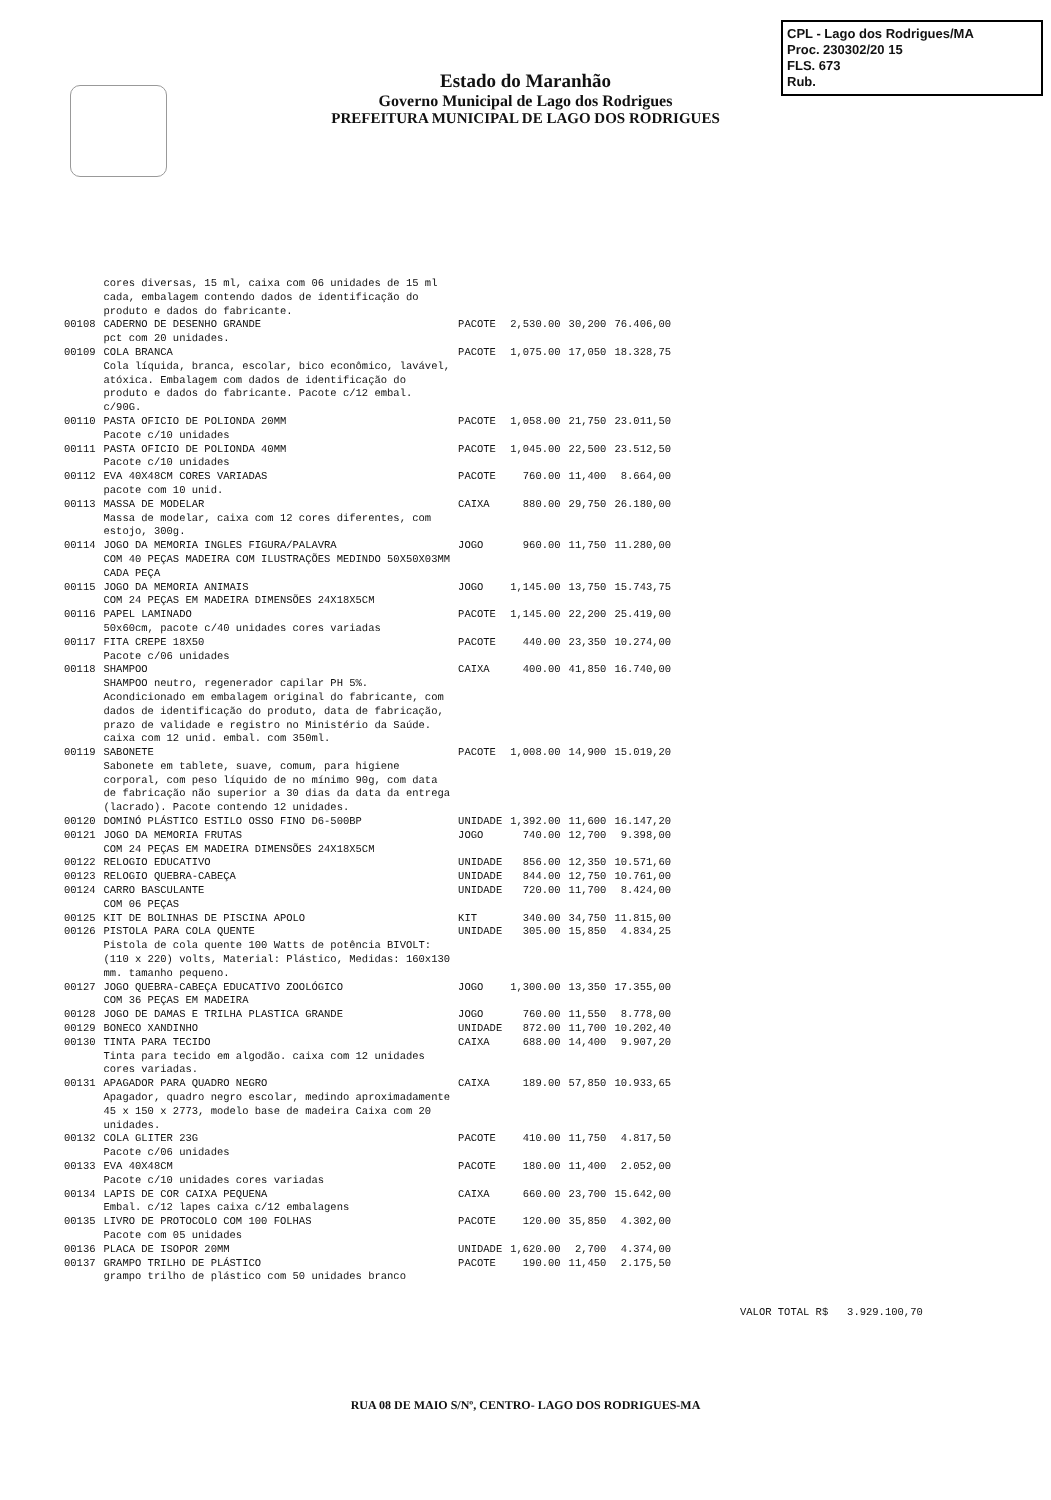CPL - Lago dos Rodrigues/MA
Proc. 230302/20 15
FLS. 673
Rub.
Estado do Maranhão
Governo Municipal de Lago dos Rodrigues
PREFEITURA MUNICIPAL DE LAGO DOS RODRIGUES
| | cores diversas, 15 ml, caixa com 06 unidades de 15 ml cada, embalagem contendo dados de identificação do produto e dados do fabricante. | | | | |
| 00108 | CADERNO DE DESENHO GRANDE pct com 20 unidades. | PACOTE | 2,530.00 | 30,200 | 76.406,00 |
| 00109 | COLA BRANCA Cola líquida, branca, escolar, bico econômico, lavável, atóxica. Embalagem com dados de identificação do produto e dados do fabricante. Pacote c/12 embal. c/90G. | PACOTE | 1,075.00 | 17,050 | 18.328,75 |
| 00110 | PASTA OFICIO DE POLIONDA 20MM Pacote c/10 unidades | PACOTE | 1,058.00 | 21,750 | 23.011,50 |
| 00111 | PASTA OFICIO DE POLIONDA 40MM Pacote c/10 unidades | PACOTE | 1,045.00 | 22,500 | 23.512,50 |
| 00112 | EVA 40X48CM CORES VARIADAS pacote com 10 unid. | PACOTE | 760.00 | 11,400 | 8.664,00 |
| 00113 | MASSA DE MODELAR Massa de modelar, caixa com 12 cores diferentes, com estojo, 300g. | CAIXA | 880.00 | 29,750 | 26.180,00 |
| 00114 | JOGO DA MEMORIA INGLES FIGURA/PALAVRA COM 40 PEÇAS MADEIRA COM ILUSTRAÇÕES MEDINDO 50X50X03MM CADA PEÇA | JOGO | 960.00 | 11,750 | 11.280,00 |
| 00115 | JOGO DA MEMORIA ANIMAIS COM 24 PEÇAS EM MADEIRA DIMENSÕES 24X18X5CM | JOGO | 1,145.00 | 13,750 | 15.743,75 |
| 00116 | PAPEL LAMINADO 50x60cm, pacote c/40 unidades cores variadas | PACOTE | 1,145.00 | 22,200 | 25.419,00 |
| 00117 | FITA CREPE 18X50 Pacote c/06 unidades | PACOTE | 440.00 | 23,350 | 10.274,00 |
| 00118 | SHAMPOO SHAMPOO neutro, regenerador capilar PH 5%. Acondicionado em embalagem original do fabricante, com dados de identificação do produto, data de fabricação, prazo de validade e registro no Ministério da Saúde. caixa com 12 unid. embal. com 350ml. | CAIXA | 400.00 | 41,850 | 16.740,00 |
| 00119 | SABONETE Sabonete em tablete, suave, comum, para higiene corporal, com peso líquido de no mínimo 90g, com data de fabricação não superior a 30 dias da data da entrega (lacrado). Pacote contendo 12 unidades. | PACOTE | 1,008.00 | 14,900 | 15.019,20 |
| 00120 | DOMINÓ PLÁSTICO ESTILO OSSO FINO D6-500BP | UNIDADE | 1,392.00 | 11,600 | 16.147,20 |
| 00121 | JOGO DA MEMORIA FRUTAS COM 24 PEÇAS EM MADEIRA DIMENSÕES 24X18X5CM | JOGO | 740.00 | 12,700 | 9.398,00 |
| 00122 | RELOGIO EDUCATIVO | UNIDADE | 856.00 | 12,350 | 10.571,60 |
| 00123 | RELOGIO QUEBRA-CABEÇA | UNIDADE | 844.00 | 12,750 | 10.761,00 |
| 00124 | CARRO BASCULANTE COM 06 PEÇAS | UNIDADE | 720.00 | 11,700 | 8.424,00 |
| 00125 | KIT DE BOLINHAS DE PISCINA APOLO | KIT | 340.00 | 34,750 | 11.815,00 |
| 00126 | PISTOLA PARA COLA QUENTE Pistola de cola quente 100 Watts de potência BIVOLT: (110 x 220) volts, Material: Plástico, Medidas: 160x130 mm. tamanho pequeno. | UNIDADE | 305.00 | 15,850 | 4.834,25 |
| 00127 | JOGO QUEBRA-CABEÇA EDUCATIVO ZOOLÓGICO COM 36 PEÇAS EM MADEIRA | JOGO | 1,300.00 | 13,350 | 17.355,00 |
| 00128 | JOGO DE DAMAS E TRILHA PLASTICA GRANDE | JOGO | 760.00 | 11,550 | 8.778,00 |
| 00129 | BONECO XANDINHO | UNIDADE | 872.00 | 11,700 | 10.202,40 |
| 00130 | TINTA PARA TECIDO Tinta para tecido em algodão. caixa com 12 unidades cores variadas. | CAIXA | 688.00 | 14,400 | 9.907,20 |
| 00131 | APAGADOR PARA QUADRO NEGRO Apagador, quadro negro escolar, medindo aproximadamente 45 x 150 x 2773, modelo base de madeira Caixa com 20 unidades. | CAIXA | 189.00 | 57,850 | 10.933,65 |
| 00132 | COLA GLITER 23G Pacote c/06 unidades | PACOTE | 410.00 | 11,750 | 4.817,50 |
| 00133 | EVA 40X48CM Pacote c/10 unidades cores variadas | PACOTE | 180.00 | 11,400 | 2.052,00 |
| 00134 | LAPIS DE COR CAIXA PEQUENA Embal. c/12 lapes caixa c/12 embalagens | CAIXA | 660.00 | 23,700 | 15.642,00 |
| 00135 | LIVRO DE PROTOCOLO COM 100 FOLHAS Pacote com 05 unidades | PACOTE | 120.00 | 35,850 | 4.302,00 |
| 00136 | PLACA DE ISOPOR 20MM | UNIDADE | 1,620.00 | 2,700 | 4.374,00 |
| 00137 | GRAMPO TRILHO DE PLÁSTICO grampo trilho de plástico com 50 unidades branco | PACOTE | 190.00 | 11,450 | 2.175,50 |
VALOR TOTAL R$ 3.929.100,70
RUA 08 DE MAIO S/Nº, CENTRO- LAGO DOS RODRIGUES-MA